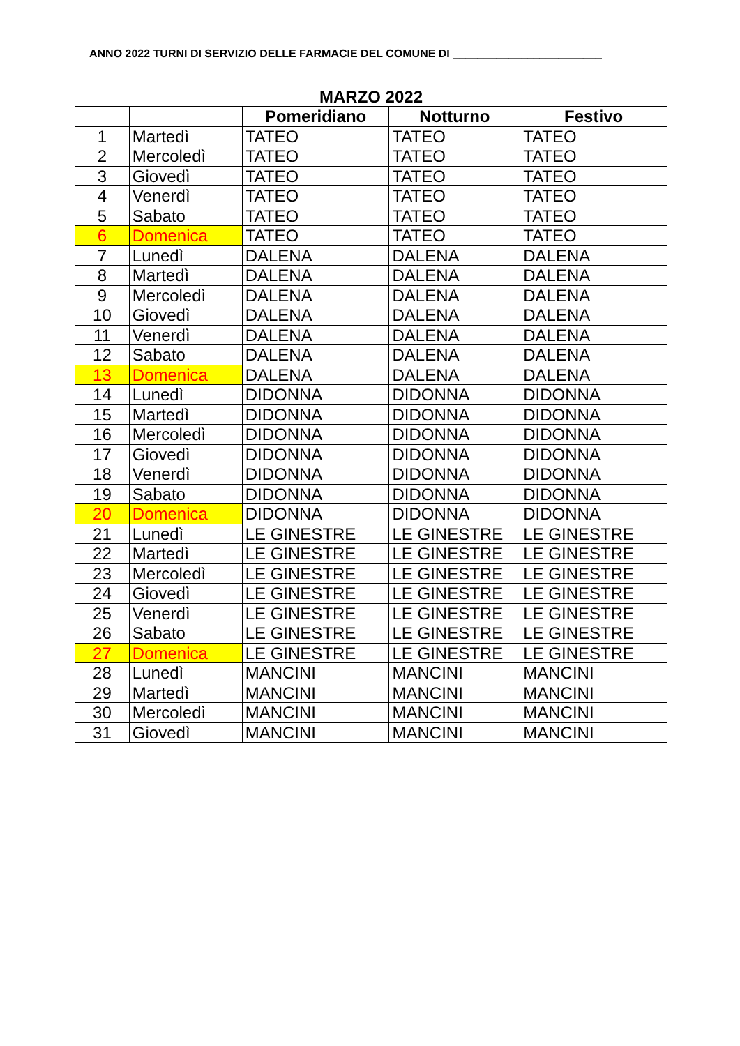ANNO 2022 TURNI DI SERVIZIO DELLE FARMACIE DEL COMUNE DI ________________________
MARZO 2022
| | | Pomeridiano | Notturno | Festivo |
| --- | --- | --- | --- | --- |
| 1 | Martedì | TATEO | TATEO | TATEO |
| 2 | Mercoledì | TATEO | TATEO | TATEO |
| 3 | Giovedì | TATEO | TATEO | TATEO |
| 4 | Venerdì | TATEO | TATEO | TATEO |
| 5 | Sabato | TATEO | TATEO | TATEO |
| 6 | Domenica | TATEO | TATEO | TATEO |
| 7 | Lunedì | DALENA | DALENA | DALENA |
| 8 | Martedì | DALENA | DALENA | DALENA |
| 9 | Mercoledì | DALENA | DALENA | DALENA |
| 10 | Giovedì | DALENA | DALENA | DALENA |
| 11 | Venerdì | DALENA | DALENA | DALENA |
| 12 | Sabato | DALENA | DALENA | DALENA |
| 13 | Domenica | DALENA | DALENA | DALENA |
| 14 | Lunedì | DIDONNA | DIDONNA | DIDONNA |
| 15 | Martedì | DIDONNA | DIDONNA | DIDONNA |
| 16 | Mercoledì | DIDONNA | DIDONNA | DIDONNA |
| 17 | Giovedì | DIDONNA | DIDONNA | DIDONNA |
| 18 | Venerdì | DIDONNA | DIDONNA | DIDONNA |
| 19 | Sabato | DIDONNA | DIDONNA | DIDONNA |
| 20 | Domenica | DIDONNA | DIDONNA | DIDONNA |
| 21 | Lunedì | LE GINESTRE | LE GINESTRE | LE GINESTRE |
| 22 | Martedì | LE GINESTRE | LE GINESTRE | LE GINESTRE |
| 23 | Mercoledì | LE GINESTRE | LE GINESTRE | LE GINESTRE |
| 24 | Giovedì | LE GINESTRE | LE GINESTRE | LE GINESTRE |
| 25 | Venerdì | LE GINESTRE | LE GINESTRE | LE GINESTRE |
| 26 | Sabato | LE GINESTRE | LE GINESTRE | LE GINESTRE |
| 27 | Domenica | LE GINESTRE | LE GINESTRE | LE GINESTRE |
| 28 | Lunedì | MANCINI | MANCINI | MANCINI |
| 29 | Martedì | MANCINI | MANCINI | MANCINI |
| 30 | Mercoledì | MANCINI | MANCINI | MANCINI |
| 31 | Giovedì | MANCINI | MANCINI | MANCINI |